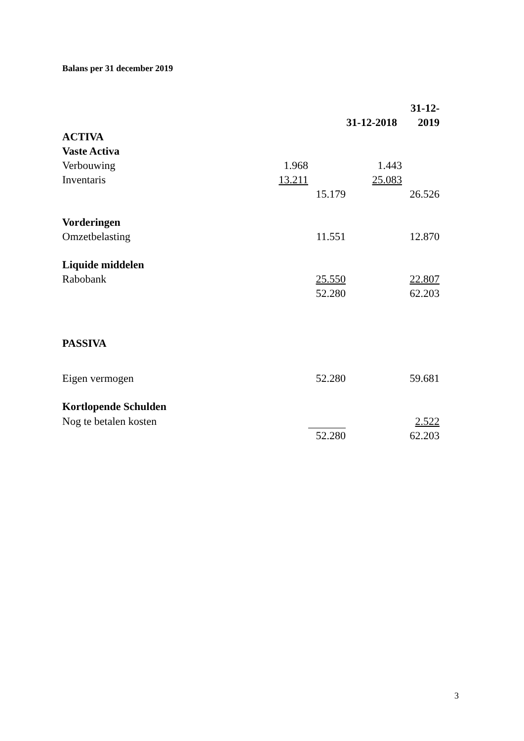Balans per 31 december 2019
| | | 31-12-2018 | | 31-12-2019 |
| ACTIVA | | | | |
| Vaste Activa | | | | |
| Verbouwing | 1.968 | | 1.443 | |
| Inventaris | 13.211 | | 25.083 | |
| | | 15.179 | | 26.526 |
| Vorderingen | | | | |
| Omzetbelasting | | 11.551 | | 12.870 |
| Liquide middelen | | | | |
| Rabobank | | 25.550 | | 22.807 |
| | | 52.280 | | 62.203 |
| PASSIVA | | | | |
| Eigen vermogen | | 52.280 | | 59.681 |
| Kortlopende Schulden | | | | |
| Nog te betalen kosten | | | | 2.522 |
| | | 52.280 | | 62.203 |
3